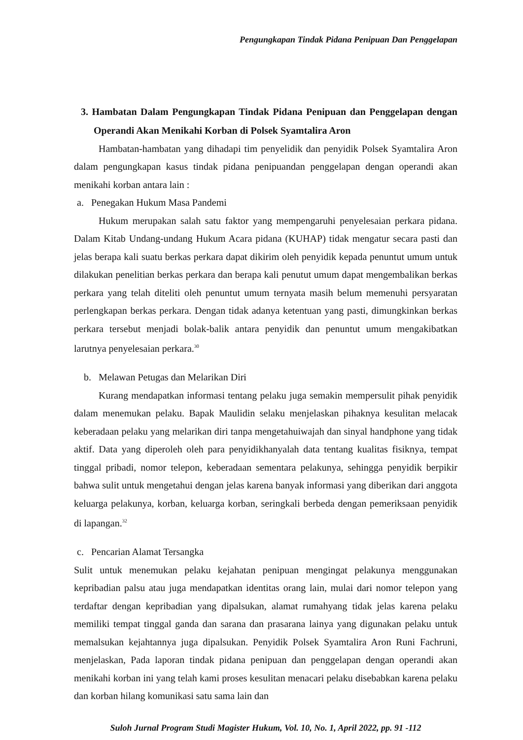Pengungkapan Tindak Pidana Penipuan Dan Penggelapan
3. Hambatan Dalam Pengungkapan Tindak Pidana Penipuan dan Penggelapan dengan Operandi Akan Menikahi Korban di Polsek Syamtalira Aron
Hambatan-hambatan yang dihadapi tim penyelidik dan penyidik Polsek Syamtalira Aron dalam pengungkapan kasus tindak pidana penipuandan penggelapan dengan operandi akan menikahi korban antara lain :
a. Penegakan Hukum Masa Pandemi
Hukum merupakan salah satu faktor yang mempengaruhi penyelesaian perkara pidana. Dalam Kitab Undang-undang Hukum Acara pidana (KUHAP) tidak mengatur secara pasti dan jelas berapa kali suatu berkas perkara dapat dikirim oleh penyidik kepada penuntut umum untuk dilakukan penelitian berkas perkara dan berapa kali penutut umum dapat mengembalikan berkas perkara yang telah diteliti oleh penuntut umum ternyata masih belum memenuhi persyaratan perlengkapan berkas perkara. Dengan tidak adanya ketentuan yang pasti, dimungkinkan berkas perkara tersebut menjadi bolak-balik antara penyidik dan penuntut umum mengakibatkan larutnya penyelesaian perkara.<sup>30</sup>
b. Melawan Petugas dan Melarikan Diri
Kurang mendapatkan informasi tentang pelaku juga semakin mempersulit pihak penyidik dalam menemukan pelaku. Bapak Maulidin selaku menjelaskan pihaknya kesulitan melacak keberadaan pelaku yang melarikan diri tanpa mengetahuiwajah dan sinyal handphone yang tidak aktif. Data yang diperoleh oleh para penyidikhanyalah data tentang kualitas fisiknya, tempat tinggal pribadi, nomor telepon, keberadaan sementara pelakunya, sehingga penyidik berpikir bahwa sulit untuk mengetahui dengan jelas karena banyak informasi yang diberikan dari anggota keluarga pelakunya, korban, keluarga korban, seringkali berbeda dengan pemeriksaan penyidik di lapangan.<sup>32</sup>
c. Pencarian Alamat Tersangka
Sulit untuk menemukan pelaku kejahatan penipuan mengingat pelakunya menggunakan kepribadian palsu atau juga mendapatkan identitas orang lain, mulai dari nomor telepon yang terdaftar dengan kepribadian yang dipalsukan, alamat rumahyang tidak jelas karena pelaku memiliki tempat tinggal ganda dan sarana dan prasarana lainya yang digunakan pelaku untuk memalsukan kejahtannya juga dipalsukan. Penyidik Polsek Syamtalira Aron Runi Fachruni, menjelaskan, Pada laporan tindak pidana penipuan dan penggelapan dengan operandi akan menikahi korban ini yang telah kami proses kesulitan menacari pelaku disebabkan karena pelaku dan korban hilang komunikasi satu sama lain dan
Suloh Jurnal Program Studi Magister Hukum, Vol. 10, No. 1, April 2022, pp. 91 -112